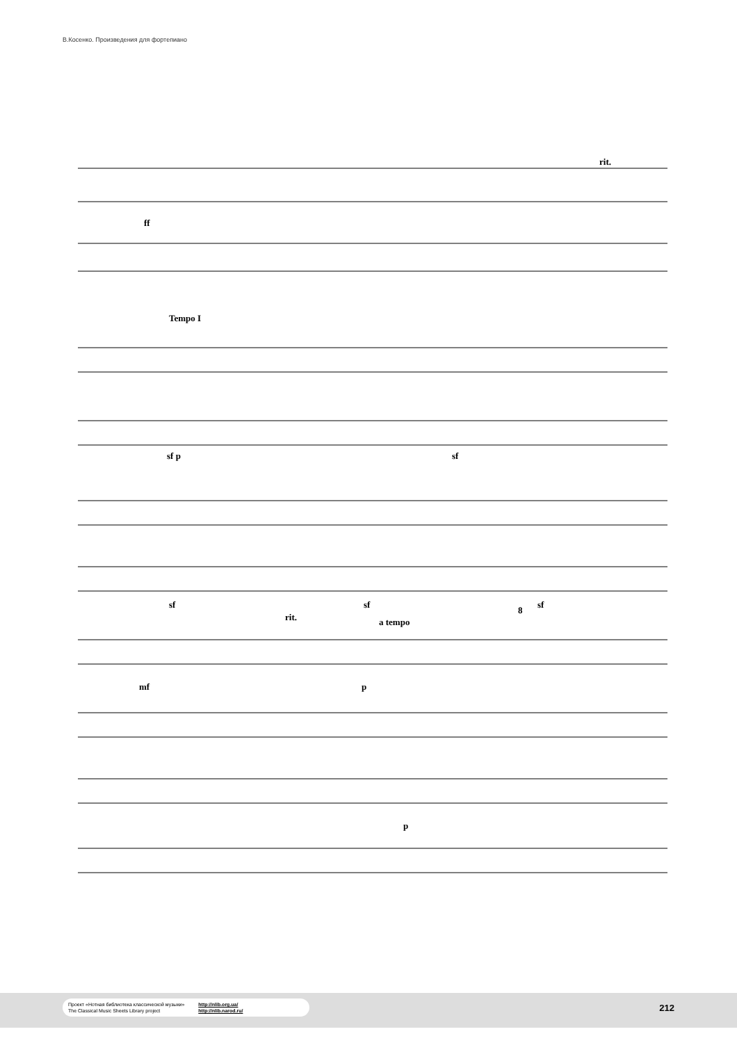В.Косенко. Произведения для фортепиано
ff
rit.
Tempo I
sf p sf
sf sf sf
rit. a tempo
8
mf p
p
Проект «Нотная библиотека классической музыки»
The Classical Music Sheets Library project http://nlib.org.ua/
http://nlib.narod.ru/
212